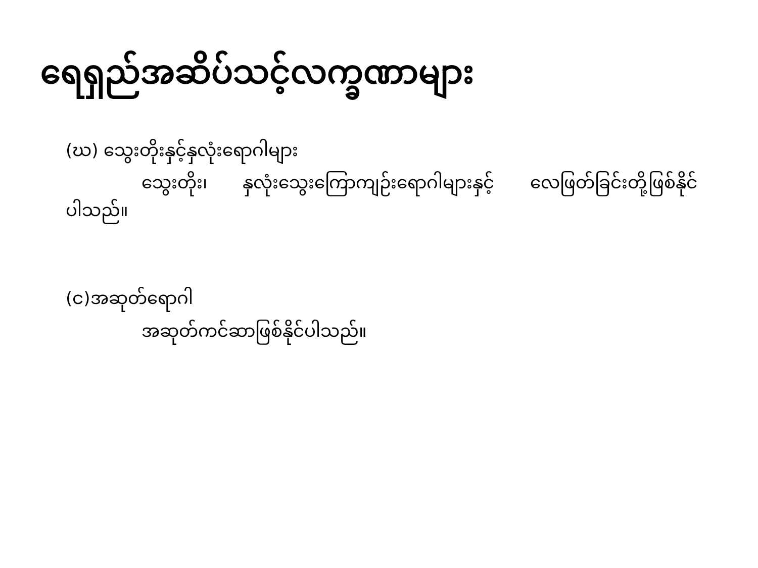ရေရှည်အဆိပ်သင့်လက္ခဏာများ
(ဃ) သွေးတိုးနှင့်နှလုံးရောဂါများ
သွေးတိုး၊ နှလုံးသွေးကြောကျဉ်းရောဂါများနှင့် လေဖြတ်ခြင်းတို့ဖြစ်နိုင်ပါသည်။
(င)အဆုတ်ရောဂါ
အဆုတ်ကင်ဆာဖြစ်နိုင်ပါသည်။